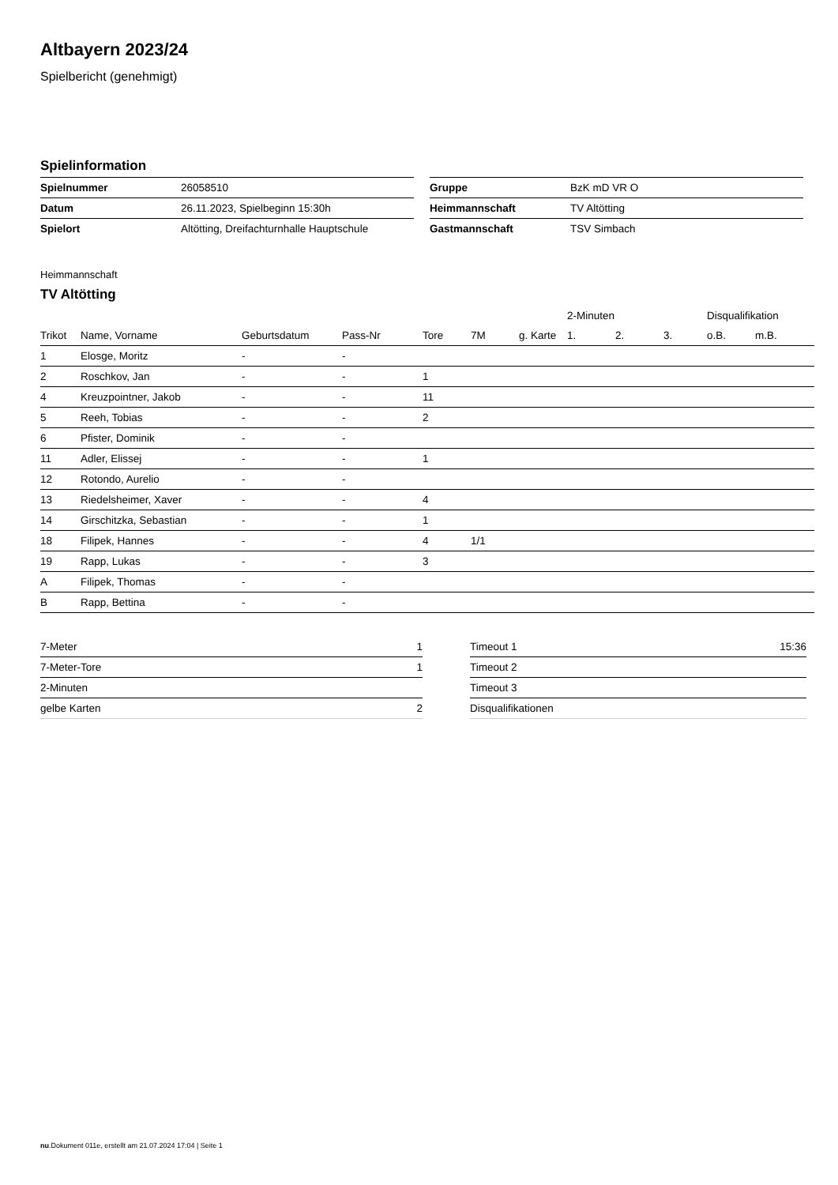Altbayern 2023/24
Spielbericht (genehmigt)
Spielinformation
| Spielnummer | 26058510 |
| Datum | 26.11.2023, Spielbeginn 15:30h |
| Spielort | Altötting, Dreifachturnhalle Hauptschule |
| Gruppe | BzK mD VR O |
| Heimmannschaft | TV Altötting |
| Gastmannschaft | TSV Simbach |
Heimmannschaft
TV Altötting
| | | | | | | | 2-Minuten | | | Disqualifikation | |
| --- | --- | --- | --- | --- | --- | --- | --- | --- | --- | --- | --- |
| Trikot | Name, Vorname | Geburtsdatum | Pass-Nr | Tore | 7M | g. Karte | 1. | 2. | 3. | o.B. | m.B. |
| 1 | Elosge, Moritz | - | - | | | | | | | | |
| 2 | Roschkov, Jan | - | - | 1 | | | | | | | |
| 4 | Kreuzpointner, Jakob | - | - | 11 | | | | | | | |
| 5 | Reeh, Tobias | - | - | 2 | | | | | | | |
| 6 | Pfister, Dominik | - | - | | | | | | | | |
| 11 | Adler, Elissej | - | - | 1 | | | | | | | |
| 12 | Rotondo, Aurelio | - | - | | | | | | | | |
| 13 | Riedelsheimer, Xaver | - | - | 4 | | | | | | | |
| 14 | Girschitzka, Sebastian | - | - | 1 | | | | | | | |
| 18 | Filipek, Hannes | - | - | 4 | 1/1 | | | | | | |
| 19 | Rapp, Lukas | - | - | 3 | | | | | | | |
| A | Filipek, Thomas | - | - | | | | | | | | |
| B | Rapp, Bettina | - | - | | | | | | | | |
| 7-Meter | 1 |
| 7-Meter-Tore | 1 |
| 2-Minuten | |
| gelbe Karten | 2 |
| Timeout 1 | 15:36 |
| Timeout 2 | |
| Timeout 3 | |
| Disqualifikationen | |
nu.Dokument 011e, erstellt am 21.07.2024 17:04 | Seite 1